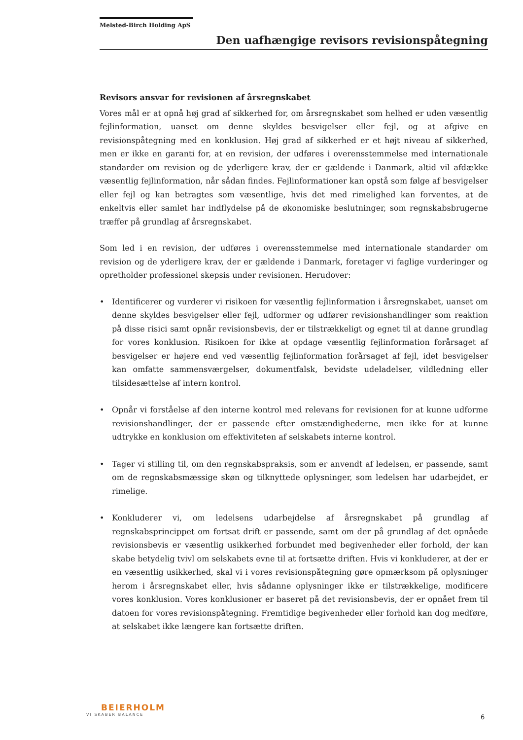Melsted-Birch Holding ApS
Den uafhængige revisors revisionspåtegning
Revisors ansvar for revisionen af årsregnskabet
Vores mål er at opnå høj grad af sikkerhed for, om årsregnskabet som helhed er uden væsentlig fejlinformation, uanset om denne skyldes besvigelser eller fejl, og at afgive en revisionspåtegning med en konklusion. Høj grad af sikkerhed er et højt niveau af sikkerhed, men er ikke en garanti for, at en revision, der udføres i overensstemmelse med internationale standarder om revision og de yderligere krav, der er gældende i Danmark, altid vil afdække væsentlig fejlinformation, når sådan findes. Fejlinformationer kan opstå som følge af besvigelser eller fejl og kan betragtes som væsentlige, hvis det med rimelighed kan forventes, at de enkeltvis eller samlet har indflydelse på de økonomiske beslutninger, som regnskabsbrugerne træffer på grundlag af årsregnskabet.
Som led i en revision, der udføres i overensstemmelse med internationale standarder om revision og de yderligere krav, der er gældende i Danmark, foretager vi faglige vurderinger og opretholder professionel skepsis under revisionen. Herudover:
• Identificerer og vurderer vi risikoen for væsentlig fejlinformation i årsregnskabet, uanset om denne skyldes besvigelser eller fejl, udformer og udfører revisionshandlinger som reaktion på disse risici samt opnår revisionsbevis, der er tilstrækkeligt og egnet til at danne grundlag for vores konklusion. Risikoen for ikke at opdage væsentlig fejlinformation forårsaget af besvigelser er højere end ved væsentlig fejlinformation forårsaget af fejl, idet besvigelser kan omfatte sammensværgelser, dokumentfalsk, bevidste udeladelser, vildledning eller tilsidesættelse af intern kontrol.
• Opnår vi forståelse af den interne kontrol med relevans for revisionen for at kunne udforme revisionshandlinger, der er passende efter omstændighederne, men ikke for at kunne udtrykke en konklusion om effektiviteten af selskabets interne kontrol.
• Tager vi stilling til, om den regnskabspraksis, som er anvendt af ledelsen, er passende, samt om de regnskabsmæssige skøn og tilknyttede oplysninger, som ledelsen har udarbejdet, er rimelige.
• Konkluderer vi, om ledelsens udarbejdelse af årsregnskabet på grundlag af regnskabsprincippet om fortsat drift er passende, samt om der på grundlag af det opnåede revisionsbevis er væsentlig usikkerhed forbundet med begivenheder eller forhold, der kan skabe betydelig tvivl om selskabets evne til at fortsætte driften. Hvis vi konkluderer, at der er en væsentlig usikkerhed, skal vi i vores revisionspåtegning gøre opmærksom på oplysninger herom i årsregnskabet eller, hvis sådanne oplysninger ikke er tilstrækkelige, modificere vores konklusion. Vores konklusioner er baseret på det revisionsbevis, der er opnået frem til datoen for vores revisionspåtegning. Fremtidige begivenheder eller forhold kan dog medføre, at selskabet ikke længere kan fortsætte driften.
BEIERHOLM
VI SKABER BALANCE
6